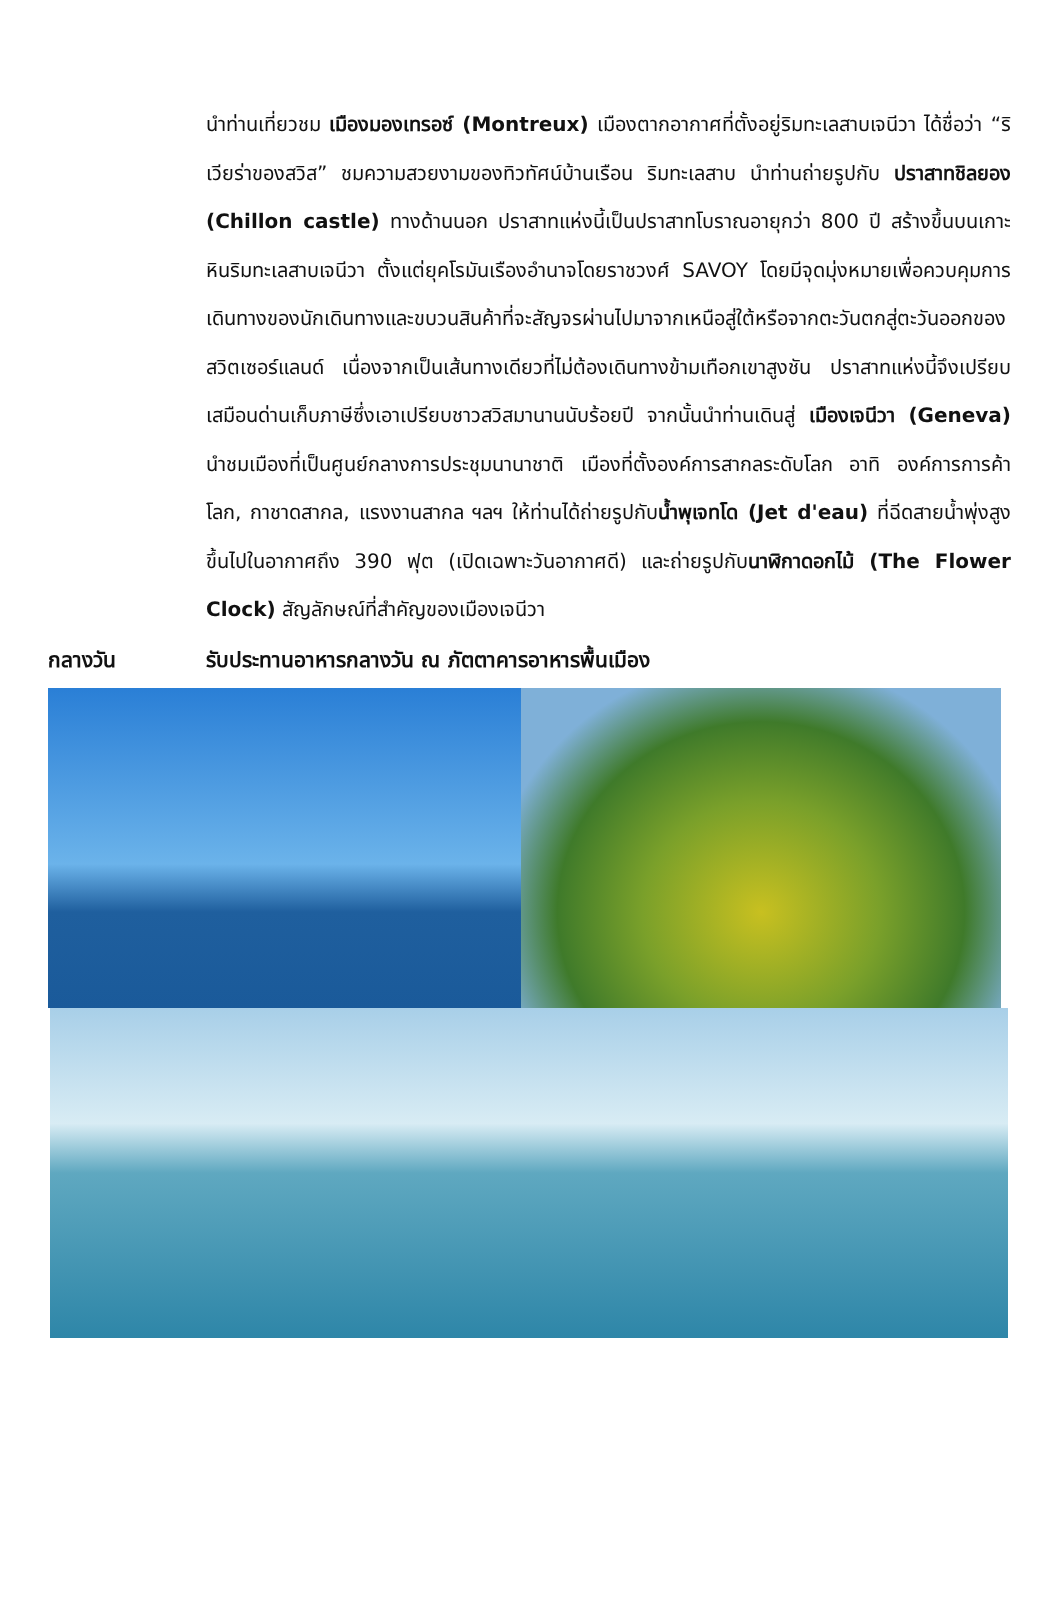นำท่านเที่ยวชม เมืองมองเทรอซ์ (Montreux) เมืองตากอากาศที่ตั้งอยู่ริมทะเลสาบเจนีวา ได้ชื่อว่า “ริเวียร่าของสวิส” ชมความสวยงามของทิวทัศน์บ้านเรือน ริมทะเลสาบ นำท่านถ่ายรูปกับ ปราสาทชิลยอง (Chillon castle) ทางด้านนอก ปราสาทแห่งนี้เป็นปราสาทโบราณอายุกว่า 800 ปี สร้างขึ้นบนเกาะหินริมทะเลสาบเจนีวา ตั้งแต่ยุคโรมันเรืองอำนาจโดยราชวงศ์ SAVOY โดยมีจุดมุ่งหมายเพื่อควบคุมการเดินทางของนักเดินทางและขบวนสินค้าที่จะสัญจรผ่านไปมาจากเหนือสู่ใต้หรือจากตะวันตกสู่ตะวันออกของสวิตเซอร์แลนด์ เนื่องจากเป็นเส้นทางเดียวที่ไม่ต้องเดินทางข้ามเทือกเขาสูงชัน ปราสาทแห่งนี้จึงเปรียบเสมือนด่านเก็บภาษีซึ่งเอาเปรียบชาวสวิสมานานนับร้อยปี จากนั้นนำท่านเดินสู่ เมืองเจนีวา (Geneva) นำชมเมืองที่เป็นศูนย์กลางการประชุมนานาชาติ เมืองที่ตั้งองค์การสากลระดับโลก อาทิ องค์การการค้าโลก, กาชาดสากล, แรงงานสากล ฯลฯ ให้ท่านได้ถ่ายรูปกับน้ำพุเจทโด (Jet d'eau) ที่ฉีดสายน้ำพุ่งสูงขึ้นไปในอากาศถึง 390 ฟุต (เปิดเฉพาะวันอากาศดี) และถ่ายรูปกับนาฬิกาดอกไม้ (The Flower Clock) สัญลักษณ์ที่สำคัญของเมืองเจนีวา
กลางวัน รับประทานอาหารกลางวัน ณ ภัตตาคารอาหารพื้นเมือง